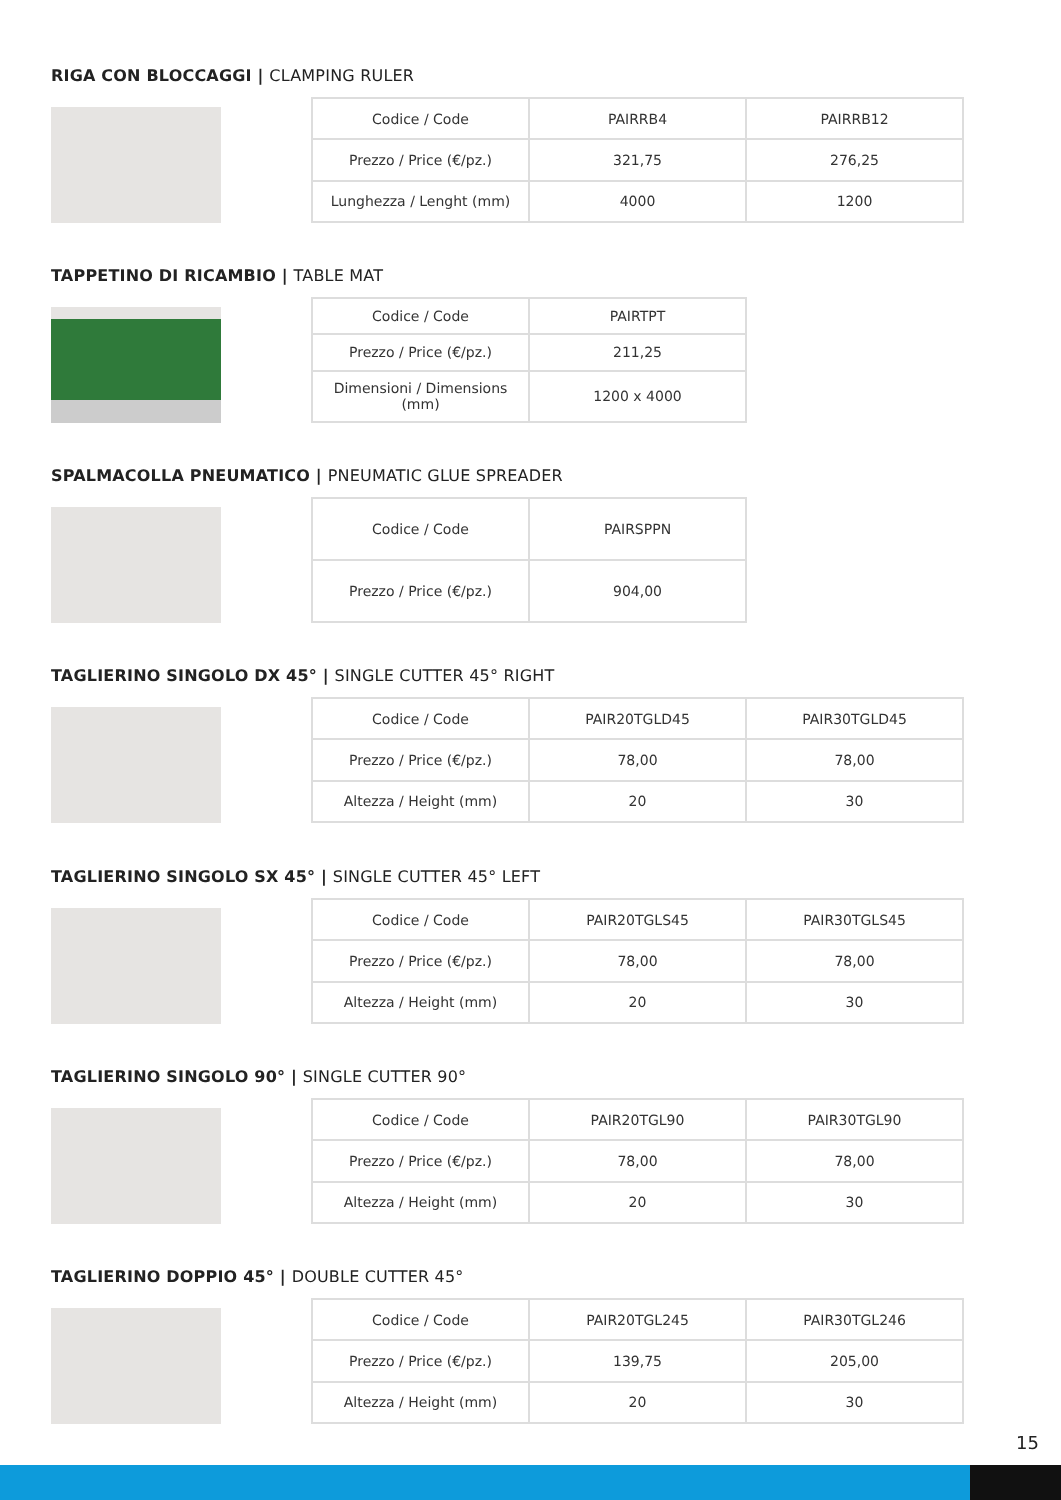RIGA CON BLOCCAGGI | CLAMPING RULER
| Codice / Code | PAIRRB4 | PAIRRB12 |
| Prezzo / Price (€/pz.) | 321,75 | 276,25 |
| Lunghezza / Lenght (mm) | 4000 | 1200 |
TAPPETINO DI RICAMBIO | TABLE MAT
| Codice / Code | PAIRTPT |
| Prezzo / Price (€/pz.) | 211,25 |
| Dimensioni / Dimensions (mm) | 1200 x 4000 |
SPALMACOLLA PNEUMATICO | PNEUMATIC GLUE SPREADER
| Codice / Code | PAIRSPPN |
| Prezzo / Price (€/pz.) | 904,00 |
TAGLIERINO SINGOLO DX 45° | SINGLE CUTTER 45° RIGHT
| Codice / Code | PAIR20TGLD45 | PAIR30TGLD45 |
| Prezzo / Price (€/pz.) | 78,00 | 78,00 |
| Altezza / Height (mm) | 20 | 30 |
TAGLIERINO SINGOLO SX 45° | SINGLE CUTTER 45° LEFT
| Codice / Code | PAIR20TGLS45 | PAIR30TGLS45 |
| Prezzo / Price (€/pz.) | 78,00 | 78,00 |
| Altezza / Height (mm) | 20 | 30 |
TAGLIERINO SINGOLO 90° | SINGLE CUTTER 90°
| Codice / Code | PAIR20TGL90 | PAIR30TGL90 |
| Prezzo / Price (€/pz.) | 78,00 | 78,00 |
| Altezza / Height (mm) | 20 | 30 |
TAGLIERINO DOPPIO 45° | DOUBLE CUTTER 45°
| Codice / Code | PAIR20TGL245 | PAIR30TGL246 |
| Prezzo / Price (€/pz.) | 139,75 | 205,00 |
| Altezza / Height (mm) | 20 | 30 |
15